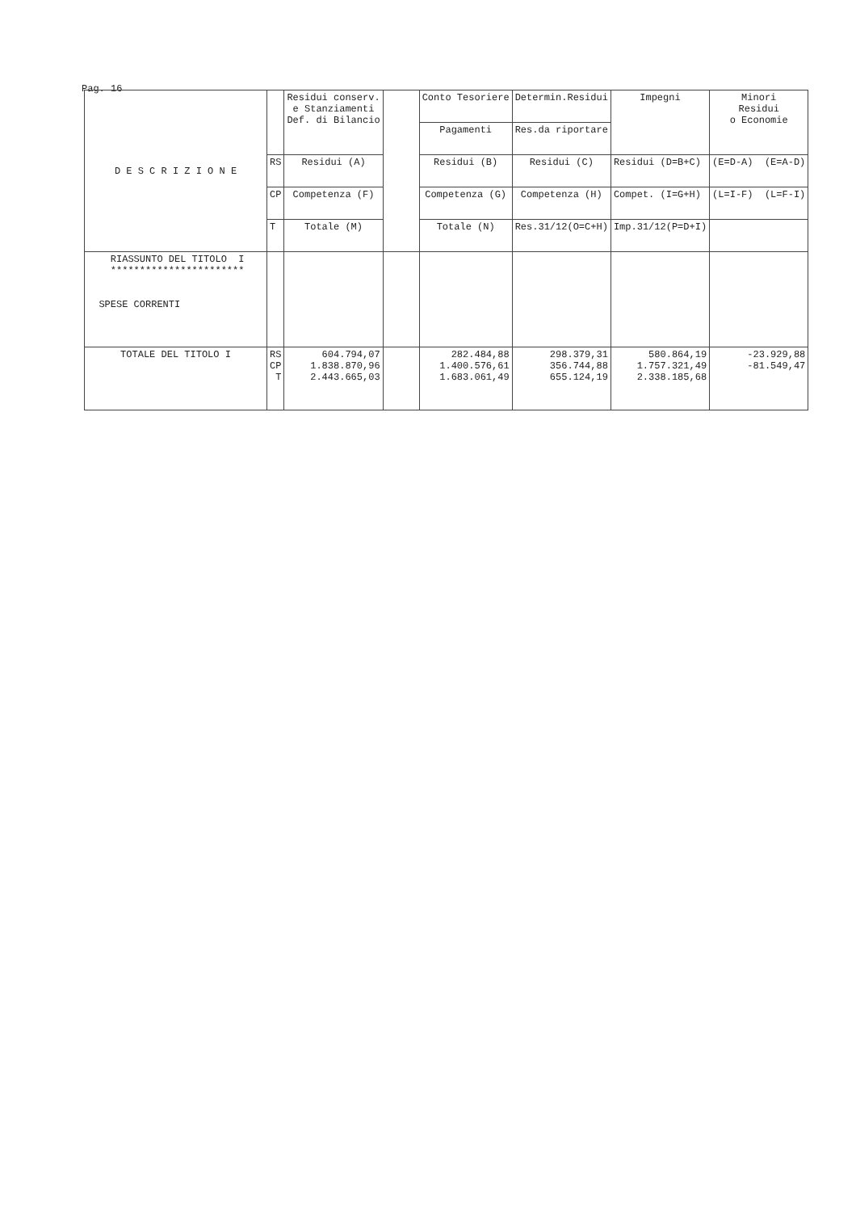Pag. 16
| D E S C R I Z I O N E | | Residui conserv. e Stanziamenti Def. di Bilancio | | Conto Tesoriere | Determin.Residui | Impegni | Minori Residui o Economie |
| | | | | Pagamenti | Res.da riportare | | |
| | RS | Residui (A) | | Residui (B) | Residui (C) | Residui (D=B+C) | (E=D-A) (E=A-D) |
| | CP | Competenza (F) | | Competenza (G) | Competenza (H) | Compet. (I=G+H) | (L=I-F) (L=F-I) |
| | T | Totale (M) | | Totale (N) | Res.31/12(O=C+H) | Imp.31/12(P=D+I) | |
| RIASSUNTO DEL TITOLO I *********************** SPESE CORRENTI | | | | | | | |
| TOTALE DEL TITOLO I | RS CP T | 604.794,07 1.838.870,96 2.443.665,03 | | 282.484,88 1.400.576,61 1.683.061,49 | 298.379,31 356.744,88 655.124,19 | 580.864,19 1.757.321,49 2.338.185,68 | -23.929,88 -81.549,47 |